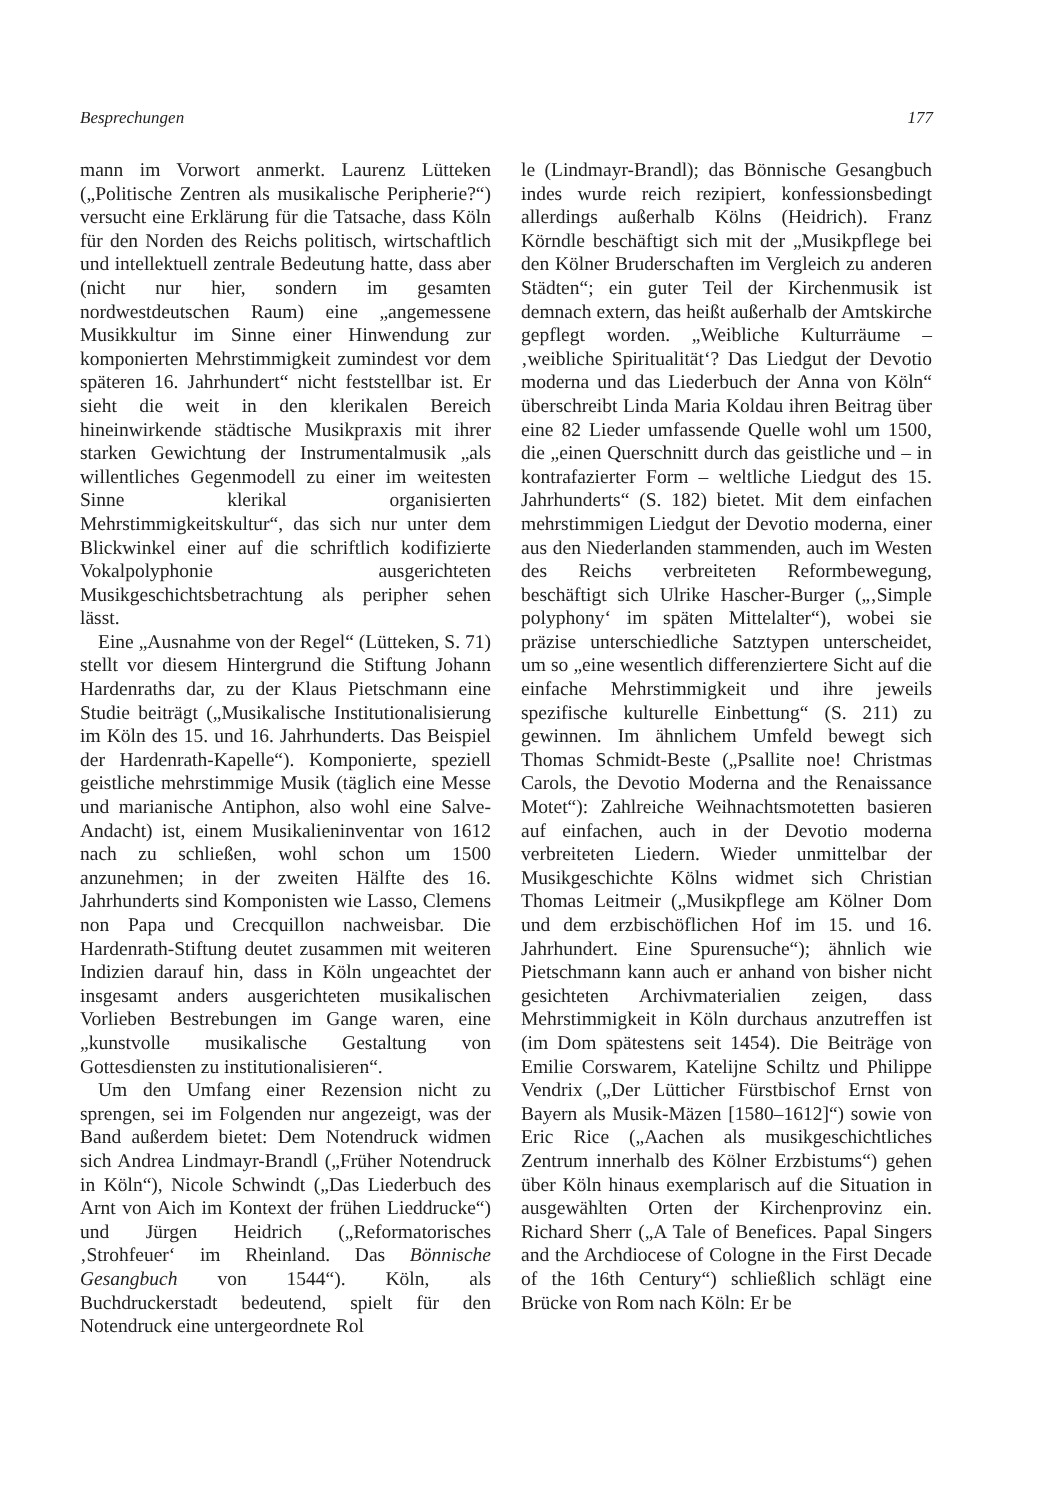Besprechungen 177
mann im Vorwort anmerkt. Laurenz Lütteken („Politische Zentren als musikalische Periphe­rie?“) versucht eine Erklärung für die Tatsache, dass Köln für den Norden des Reichs politisch, wirtschaftlich und intellektuell zentrale Be­deutung hatte, dass aber (nicht nur hier, son­dern im gesamten nordwestdeutschen Raum) eine „angemessene Musikkultur im Sinne ei­ner Hinwendung zur komponierten Mehrstim­migkeit zumindest vor dem späteren 16. Jahr­hundert“ nicht feststellbar ist. Er sieht die weit in den klerikalen Bereich hineinwirkende städ­tische Musikpraxis mit ihrer starken Gewich­tung der Instrumentalmusik „als willentliches Gegenmodell zu einer im weitesten Sinne klerikal organisierten Mehrstimmigkeits­kultur“, das sich nur unter dem Blickwinkel einer auf die schriftlich kodifizierte Vokalpo­lyphonie ausgerichteten Musikgeschichtsbe­trachtung als peripher sehen lässt.
Eine „Ausnahme von der Regel“ (Lütteken, S. 71) stellt vor diesem Hintergrund die Stif­tung Johann Hardenraths dar, zu der Klaus Pietschmann eine Studie beiträgt („Musika­lische Institutionalisierung im Köln des 15. und 16. Jahrhunderts. Das Beispiel der Har­denrath-Kapelle“). Komponierte, speziell geist­liche mehrstimmige Musik (täglich eine Mes­se und marianische Antiphon, also wohl eine Salve-Andacht) ist, einem Musikalieninventar von 1612 nach zu schließen, wohl schon um 1500 anzunehmen; in der zweiten Hälfte des 16. Jahrhunderts sind Komponisten wie Lasso, Clemens non Papa und Crecquillon nachweis­bar. Die Hardenrath-Stiftung deutet zusam­men mit weiteren Indizien darauf hin, dass in Köln ungeachtet der insgesamt anders aus­gerichteten musikalischen Vorlieben Bestre­bungen im Gange waren, eine „kunstvolle mu­sikalische Gestaltung von Gottesdiensten zu institutionalisieren“.
Um den Umfang einer Rezension nicht zu sprengen, sei im Folgenden nur angezeigt, was der Band außerdem bietet: Dem Notendruck widmen sich Andrea Lindmayr-Brandl („Frü­her Notendruck in Köln“), Nicole Schwindt („Das Liederbuch des Arnt von Aich im Kon­text der frühen Lieddrucke“) und Jürgen Heid­rich („Reformatorisches ‚Strohfeuer‘ im Rhein­land. Das Bönnische Gesangbuch von 1544“). Köln, als Buchdruckerstadt bedeutend, spielt für den Notendruck eine untergeordnete Rol­
le (Lindmayr-Brandl); das Bönnische Gesang­buch indes wurde reich rezipiert, konfessions­bedingt allerdings außerhalb Kölns (Heidrich). Franz Körndle beschäftigt sich mit der „Musik­pflege bei den Kölner Bruderschaften im Ver­gleich zu anderen Städten“; ein guter Teil der Kirchenmusik ist demnach extern, das heißt außerhalb der Amtskirche gepflegt worden. „Weibliche Kulturräume – ‚weibliche Spirituali­tät‘? Das Liedgut der Devotio moderna und das Liederbuch der Anna von Köln“ überschreibt Linda Maria Koldau ihren Beitrag über eine 82 Lieder umfassende Quelle wohl um 1500, die „einen Querschnitt durch das geistliche und – in kontrafazierter Form – weltliche Liedgut des 15. Jahrhunderts“ (S. 182) bietet. Mit dem einfachen mehrstimmigen Liedgut der Devo­tio moderna, einer aus den Niederlanden stam­menden, auch im Westen des Reichs verbrei­teten Reformbewegung, beschäftigt sich Ulrike Hascher-Burger („‚Simple polyphony‘ im späten Mittelalter“), wobei sie präzise unterschied­liche Satztypen unterscheidet, um so „eine wesentlich differenziertere Sicht auf die ein­fache Mehrstimmigkeit und ihre jeweils spezi­fische kulturelle Einbettung“ (S. 211) zu gewin­nen. Im ähnlichem Umfeld bewegt sich Tho­mas Schmidt-Beste („Psallite noe! Christmas Carols, the Devotio Moderna and the Renais­sance Motet“): Zahlreiche Weihnachtsmotet­ten basieren auf einfachen, auch in der Devo­tio moderna verbreiteten Liedern. Wieder un­mittelbar der Musikgeschichte Kölns widmet sich Christian Thomas Leitmeir („Musikpfle­ge am Kölner Dom und dem erzbischöflichen Hof im 15. und 16. Jahrhundert. Eine Spuren­suche“); ähnlich wie Pietschmann kann auch er anhand von bisher nicht gesichteten Archiv­materialien zeigen, dass Mehrstimmigkeit in Köln durchaus anzutreffen ist (im Dom späte­stens seit 1454). Die Beiträge von Emilie Cors­warem, Katelijne Schiltz und Philippe Vendrix („Der Lütticher Fürstbischof Ernst von Bayern als Musik-Mäzen [1580–1612]“) sowie von Eric Rice („Aachen als musikgeschichtliches Zen­trum innerhalb des Kölner Erzbistums“) gehen über Köln hinaus exemplarisch auf die Situati­on in ausgewählten Orten der Kirchenprovinz ein. Richard Sherr („A Tale of Benefices. Papal Singers and the Archdiocese of Cologne in the First Decade of the 16th Century“) schließlich schlägt eine Brücke von Rom nach Köln: Er be­